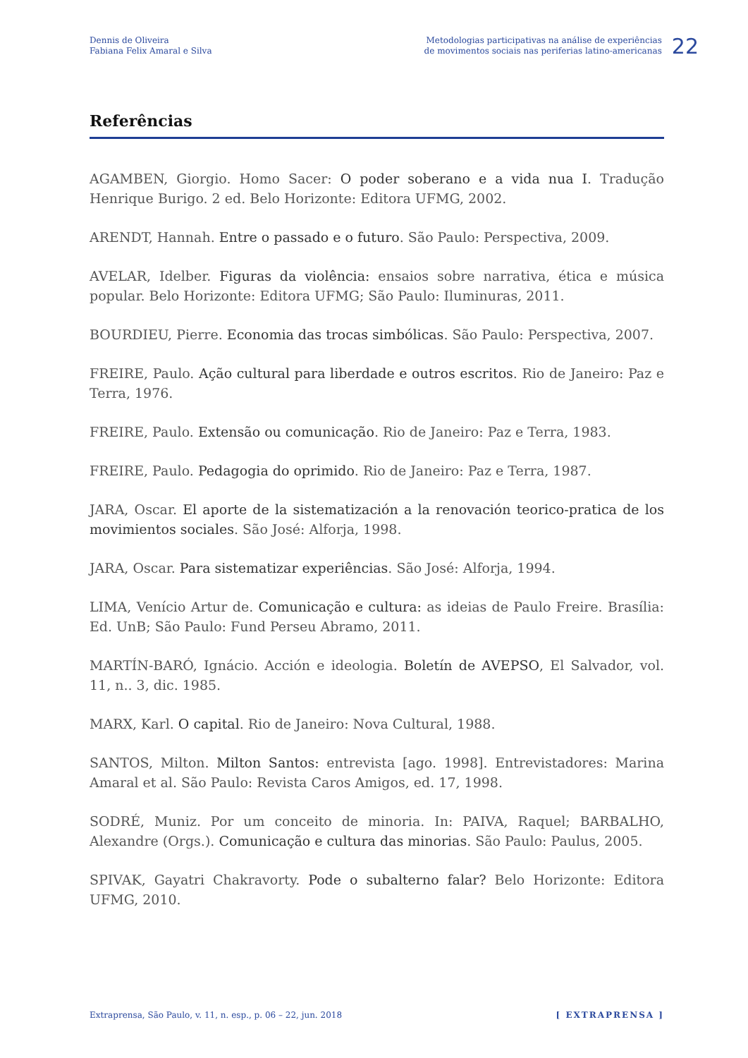Dennis de Oliveira
Fabiana Felix Amaral e Silva
Metodologias participativas na análise de experiências
de movimentos sociais nas periferias latino-americanas
22
Referências
AGAMBEN, Giorgio. Homo Sacer: O poder soberano e a vida nua I. Tradução Henrique Burigo. 2 ed. Belo Horizonte: Editora UFMG, 2002.
ARENDT, Hannah. Entre o passado e o futuro. São Paulo: Perspectiva, 2009.
AVELAR, Idelber. Figuras da violência: ensaios sobre narrativa, ética e música popular. Belo Horizonte: Editora UFMG; São Paulo: Iluminuras, 2011.
BOURDIEU, Pierre. Economia das trocas simbólicas. São Paulo: Perspectiva, 2007.
FREIRE, Paulo. Ação cultural para liberdade e outros escritos. Rio de Janeiro: Paz e Terra, 1976.
FREIRE, Paulo. Extensão ou comunicação. Rio de Janeiro: Paz e Terra, 1983.
FREIRE, Paulo. Pedagogia do oprimido. Rio de Janeiro: Paz e Terra, 1987.
JARA, Oscar. El aporte de la sistematización a la renovación teorico-pratica de los movimientos sociales. São José: Alforja, 1998.
JARA, Oscar. Para sistematizar experiências. São José: Alforja, 1994.
LIMA, Venício Artur de. Comunicação e cultura: as ideias de Paulo Freire. Brasília: Ed. UnB; São Paulo: Fund Perseu Abramo, 2011.
MARTÍN-BARÓ, Ignácio. Acción e ideologia. Boletín de AVEPSO, El Salvador, vol. 11, n.. 3, dic. 1985.
MARX, Karl. O capital. Rio de Janeiro: Nova Cultural, 1988.
SANTOS, Milton. Milton Santos: entrevista [ago. 1998]. Entrevistadores: Marina Amaral et al. São Paulo: Revista Caros Amigos, ed. 17, 1998.
SODRÉ, Muniz. Por um conceito de minoria. In: PAIVA, Raquel; BARBALHO, Alexandre (Orgs.). Comunicação e cultura das minorias. São Paulo: Paulus, 2005.
SPIVAK, Gayatri Chakravorty. Pode o subalterno falar? Belo Horizonte: Editora UFMG, 2010.
Extraprensa, São Paulo, v. 11, n. esp., p. 06 – 22, jun. 2018
[ EXTRAPRENSA ]